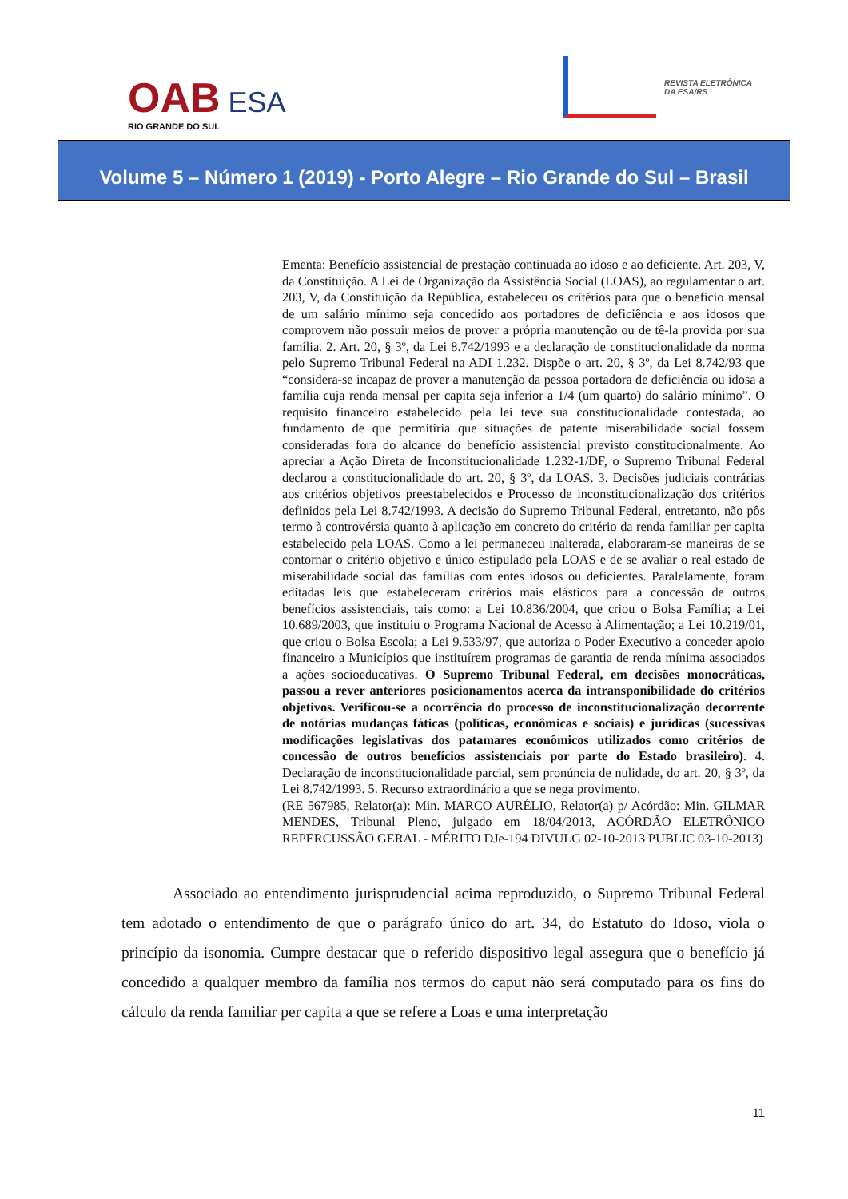OAB ESA
RIO GRANDE DO SUL
REVISTA ELETRÔNICA
DA ESA/RS
Volume 5 – Número 1 (2019) - Porto Alegre – Rio Grande do Sul – Brasil
Ementa: Benefício assistencial de prestação continuada ao idoso e ao deficiente. Art. 203, V, da Constituição. A Lei de Organização da Assistência Social (LOAS), ao regulamentar o art. 203, V, da Constituição da República, estabeleceu os critérios para que o benefício mensal de um salário mínimo seja concedido aos portadores de deficiência e aos idosos que comprovem não possuir meios de prover a própria manutenção ou de tê-la provida por sua família. 2. Art. 20, § 3º, da Lei 8.742/1993 e a declaração de constitucionalidade da norma pelo Supremo Tribunal Federal na ADI 1.232. Dispõe o art. 20, § 3º, da Lei 8.742/93 que “considera-se incapaz de prover a manutenção da pessoa portadora de deficiência ou idosa a família cuja renda mensal per capita seja inferior a 1/4 (um quarto) do salário mínimo”. O requisito financeiro estabelecido pela lei teve sua constitucionalidade contestada, ao fundamento de que permitiria que situações de patente miserabilidade social fossem consideradas fora do alcance do benefício assistencial previsto constitucionalmente. Ao apreciar a Ação Direta de Inconstitucionalidade 1.232-1/DF, o Supremo Tribunal Federal declarou a constitucionalidade do art. 20, § 3º, da LOAS. 3. Decisões judiciais contrárias aos critérios objetivos preestabelecidos e Processo de inconstitucionalização dos critérios definidos pela Lei 8.742/1993. A decisão do Supremo Tribunal Federal, entretanto, não pôs termo à controvérsia quanto à aplicação em concreto do critério da renda familiar per capita estabelecido pela LOAS. Como a lei permaneceu inalterada, elaboraram-se maneiras de se contornar o critério objetivo e único estipulado pela LOAS e de se avaliar o real estado de miserabilidade social das famílias com entes idosos ou deficientes. Paralelamente, foram editadas leis que estabeleceram critérios mais elásticos para a concessão de outros benefícios assistenciais, tais como: a Lei 10.836/2004, que criou o Bolsa Família; a Lei 10.689/2003, que instituiu o Programa Nacional de Acesso à Alimentação; a Lei 10.219/01, que criou o Bolsa Escola; a Lei 9.533/97, que autoriza o Poder Executivo a conceder apoio financeiro a Municípios que instituírem programas de garantia de renda mínima associados a ações socioeducativas. O Supremo Tribunal Federal, em decisões monocráticas, passou a rever anteriores posicionamentos acerca da intransponibilidade do critérios objetivos. Verificou-se a ocorrência do processo de inconstitucionalização decorrente de notórias mudanças fáticas (políticas, econômicas e sociais) e jurídicas (sucessivas modificações legislativas dos patamares econômicos utilizados como critérios de concessão de outros benefícios assistenciais por parte do Estado brasileiro). 4. Declaração de inconstitucionalidade parcial, sem pronúncia de nulidade, do art. 20, § 3º, da Lei 8.742/1993. 5. Recurso extraordinário a que se nega provimento.
(RE 567985, Relator(a): Min. MARCO AURÉLIO, Relator(a) p/ Acórdão: Min. GILMAR MENDES, Tribunal Pleno, julgado em 18/04/2013, ACÓRDÃO ELETRÔNICO REPERCUSSÃO GERAL - MÉRITO DJe-194 DIVULG 02-10-2013 PUBLIC 03-10-2013)
Associado ao entendimento jurisprudencial acima reproduzido, o Supremo Tribunal Federal tem adotado o entendimento de que o parágrafo único do art. 34, do Estatuto do Idoso, viola o princípio da isonomia. Cumpre destacar que o referido dispositivo legal assegura que o benefício já concedido a qualquer membro da família nos termos do caput não será computado para os fins do cálculo da renda familiar per capita a que se refere a Loas e uma interpretação
11